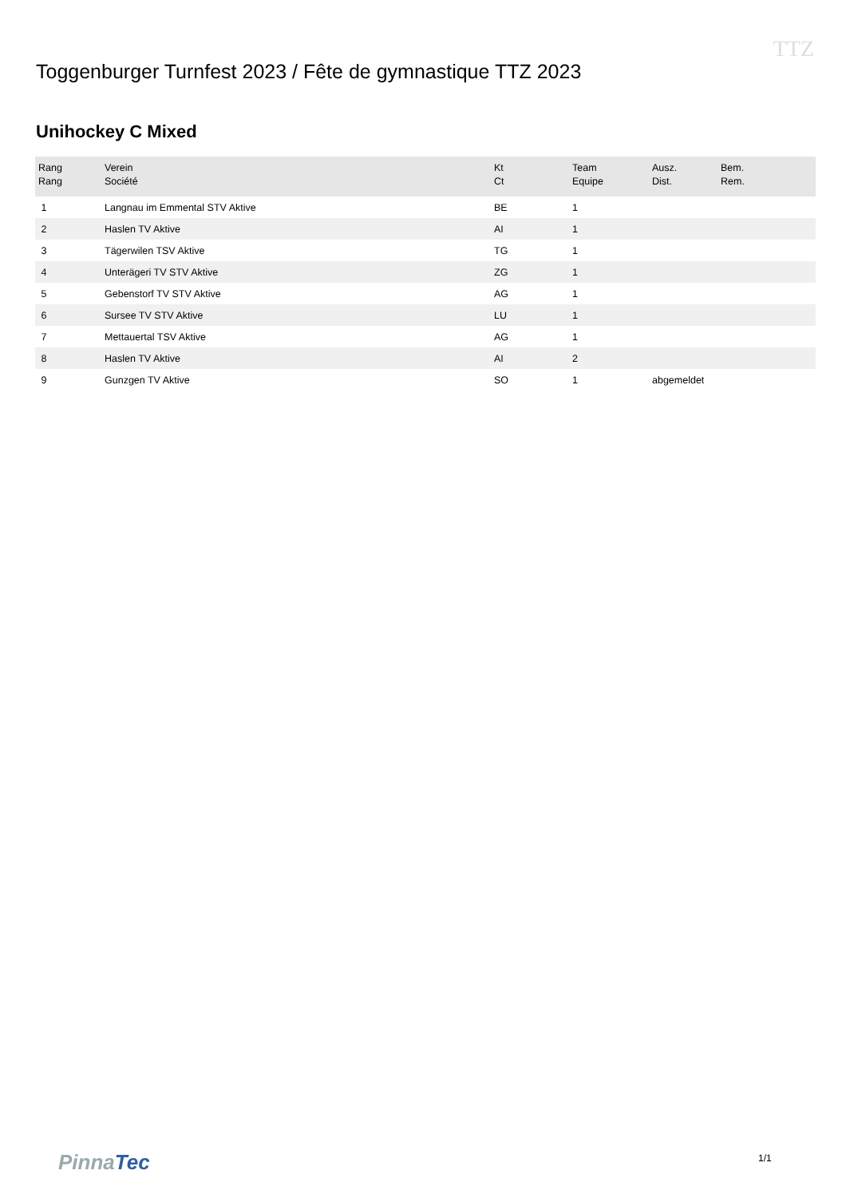Toggenburger Turnfest 2023 / Fête de gymnastique TTZ 2023
TTZ
Unihockey C Mixed
| Rang Rang | Verein Société | Kt Ct | Team Equipe | Ausz. Dist. | Bem. Rem. |
| --- | --- | --- | --- | --- | --- |
| 1 | Langnau im Emmental STV Aktive | BE | 1 | | |
| 2 | Haslen TV Aktive | AI | 1 | | |
| 3 | Tägerwilen TSV Aktive | TG | 1 | | |
| 4 | Unterägeri TV STV Aktive | ZG | 1 | | |
| 5 | Gebenstorf TV STV Aktive | AG | 1 | | |
| 6 | Sursee TV STV Aktive | LU | 1 | | |
| 7 | Mettauertal TSV Aktive | AG | 1 | | |
| 8 | Haslen TV Aktive | AI | 2 | | |
| 9 | Gunzgen TV Aktive | SO | 1 | abgemeldet | |
PinnaTec 1/1